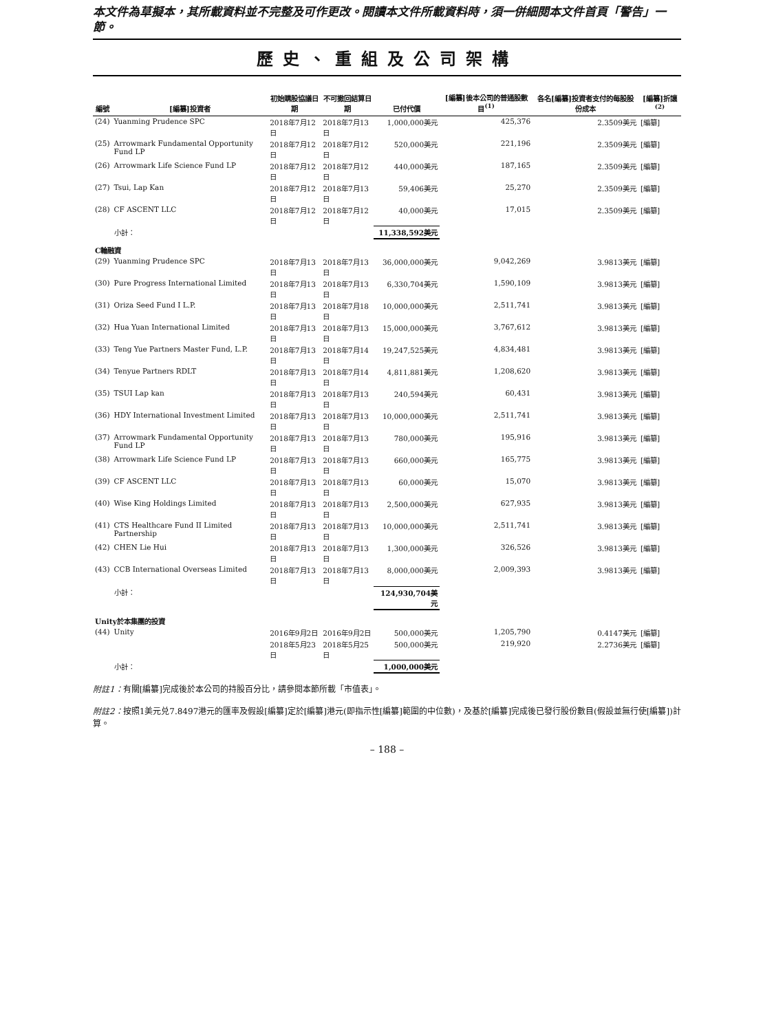本文件為草擬本，其所載資料並不完整及可作更改。閱讀本文件所載資料時，須一併細閱本文件首頁「警告」一節。
歷史、重組及公司架構
| 編號 | [編纂]投資者 | 初始購股協議日期 | 不可撤回結算日期 | 已付代價 | [編纂]後本公司的普通股數目<sup>(1)</sup> | 各名[編纂]投資者支付的每股股份成本 | [編纂]折讓<sup>(2)</sup> |
| --- | --- | --- | --- | --- | --- | --- | --- |
| (24) | Yuanming Prudence SPC | 2018年7月12日 | 2018年7月13日 | 1,000,000美元 | 425,376 | 2.3509美元 | [編纂] |
| (25) | Arrowmark Fundamental Opportunity Fund LP | 2018年7月12日 | 2018年7月12日 | 520,000美元 | 221,196 | 2.3509美元 | [編纂] |
| (26) | Arrowmark Life Science Fund LP | 2018年7月12日 | 2018年7月12日 | 440,000美元 | 187,165 | 2.3509美元 | [編纂] |
| (27) | Tsui, Lap Kan | 2018年7月12日 | 2018年7月13日 | 59,406美元 | 25,270 | 2.3509美元 | [編纂] |
| (28) | CF ASCENT LLC | 2018年7月12日 | 2018年7月12日 | 40,000美元 | 17,015 | 2.3509美元 | [編纂] |
| | 小計： | | | 11,338,592美元 | | | |
| C輪融資 | | | | | | | |
| (29) | Yuanming Prudence SPC | 2018年7月13日 | 2018年7月13日 | 36,000,000美元 | 9,042,269 | 3.9813美元 | [編纂] |
| (30) | Pure Progress International Limited | 2018年7月13日 | 2018年7月13日 | 6,330,704美元 | 1,590,109 | 3.9813美元 | [編纂] |
| (31) | Oriza Seed Fund I L.P. | 2018年7月13日 | 2018年7月18日 | 10,000,000美元 | 2,511,741 | 3.9813美元 | [編纂] |
| (32) | Hua Yuan International Limited | 2018年7月13日 | 2018年7月13日 | 15,000,000美元 | 3,767,612 | 3.9813美元 | [編纂] |
| (33) | Teng Yue Partners Master Fund, L.P. | 2018年7月13日 | 2018年7月14日 | 19,247,525美元 | 4,834,481 | 3.9813美元 | [編纂] |
| (34) | Tenyue Partners RDLT | 2018年7月13日 | 2018年7月14日 | 4,811,881美元 | 1,208,620 | 3.9813美元 | [編纂] |
| (35) | TSUI Lap kan | 2018年7月13日 | 2018年7月13日 | 240,594美元 | 60,431 | 3.9813美元 | [編纂] |
| (36) | HDY International Investment Limited | 2018年7月13日 | 2018年7月13日 | 10,000,000美元 | 2,511,741 | 3.9813美元 | [編纂] |
| (37) | Arrowmark Fundamental Opportunity Fund LP | 2018年7月13日 | 2018年7月13日 | 780,000美元 | 195,916 | 3.9813美元 | [編纂] |
| (38) | Arrowmark Life Science Fund LP | 2018年7月13日 | 2018年7月13日 | 660,000美元 | 165,775 | 3.9813美元 | [編纂] |
| (39) | CF ASCENT LLC | 2018年7月13日 | 2018年7月13日 | 60,000美元 | 15,070 | 3.9813美元 | [編纂] |
| (40) | Wise King Holdings Limited | 2018年7月13日 | 2018年7月13日 | 2,500,000美元 | 627,935 | 3.9813美元 | [編纂] |
| (41) | CTS Healthcare Fund II Limited Partnership | 2018年7月13日 | 2018年7月13日 | 10,000,000美元 | 2,511,741 | 3.9813美元 | [編纂] |
| (42) | CHEN Lie Hui | 2018年7月13日 | 2018年7月13日 | 1,300,000美元 | 326,526 | 3.9813美元 | [編纂] |
| (43) | CCB International Overseas Limited | 2018年7月13日 | 2018年7月13日 | 8,000,000美元 | 2,009,393 | 3.9813美元 | [編纂] |
| | 小計： | | | 124,930,704美元 | | | |
| Unity於本集團的投資 | | | | | | | |
| (44) | Unity | 2016年9月2日 | 2016年9月2日 | 500,000美元 | 1,205,790 | 0.4147美元 | [編纂] |
| | | 2018年5月23日 | 2018年5月25日 | 500,000美元 | 219,920 | 2.2736美元 | [編纂] |
| | 小計： | | | 1,000,000美元 | | | |
附註1：有關[編纂]完成後於本公司的持股百分比，請參閱本節所載「市值表」。
附註2：按照1美元兑7.8497港元的匯率及假設[編纂]定於[編纂]港元(即指示性[編纂]範圍的中位數)，及基於[編纂]完成後已發行股份數目(假設並無行使[編纂])計算。
– 188 –